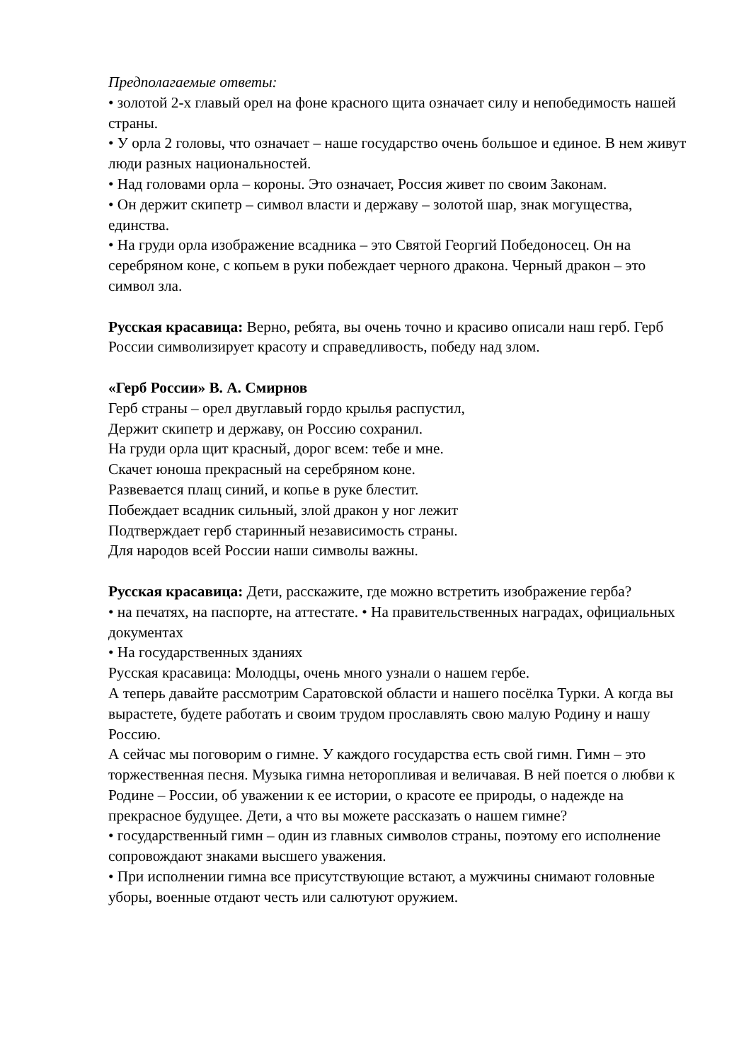Предполагаемые ответы:
• золотой 2-х главый орел на фоне красного щита означает силу и непобедимость нашей страны.
• У орла 2 головы, что означает – наше государство очень большое и единое. В нем живут люди разных национальностей.
• Над головами орла – короны. Это означает, Россия живет по своим Законам.
• Он держит скипетр – символ власти и державу – золотой шар, знак могущества, единства.
• На груди орла изображение всадника – это Святой Георгий Победоносец. Он на серебряном коне, с копьем в руки побеждает черного дракона. Черный дракон – это символ зла.
Русская красавица: Верно, ребята, вы очень точно и красиво описали наш герб. Герб России символизирует красоту и справедливость, победу над злом.
«Герб России» В. А. Смирнов
Герб страны – орел двуглавый гордо крылья распустил,
Держит скипетр и державу, он Россию сохранил.
На груди орла щит красный, дорог всем: тебе и мне.
Скачет юноша прекрасный на серебряном коне.
Развевается плащ синий, и копье в руке блестит.
Побеждает всадник сильный, злой дракон у ног лежит
Подтверждает герб старинный независимость страны.
Для народов всей России наши символы важны.
Русская красавица: Дети, расскажите, где можно встретить изображение герба?
• на печатях, на паспорте, на аттестате. • На правительственных наградах, официальных документах
• На государственных зданиях
Русская красавица: Молодцы, очень много узнали о нашем гербе.
А теперь давайте рассмотрим Саратовской области и нашего посёлка Турки. А когда вы вырастете, будете работать и своим трудом прославлять свою малую Родину и нашу Россию.
А сейчас мы поговорим о гимне. У каждого государства есть свой гимн. Гимн – это торжественная песня. Музыка гимна неторопливая и величавая. В ней поется о любви к Родине – России, об уважении к ее истории, о красоте ее природы, о надежде на прекрасное будущее. Дети, а что вы можете рассказать о нашем гимне?
• государственный гимн – один из главных символов страны, поэтому его исполнение сопровождают знаками высшего уважения.
• При исполнении гимна все присутствующие встают, а мужчины снимают головные уборы, военные отдают честь или салютуют оружием.